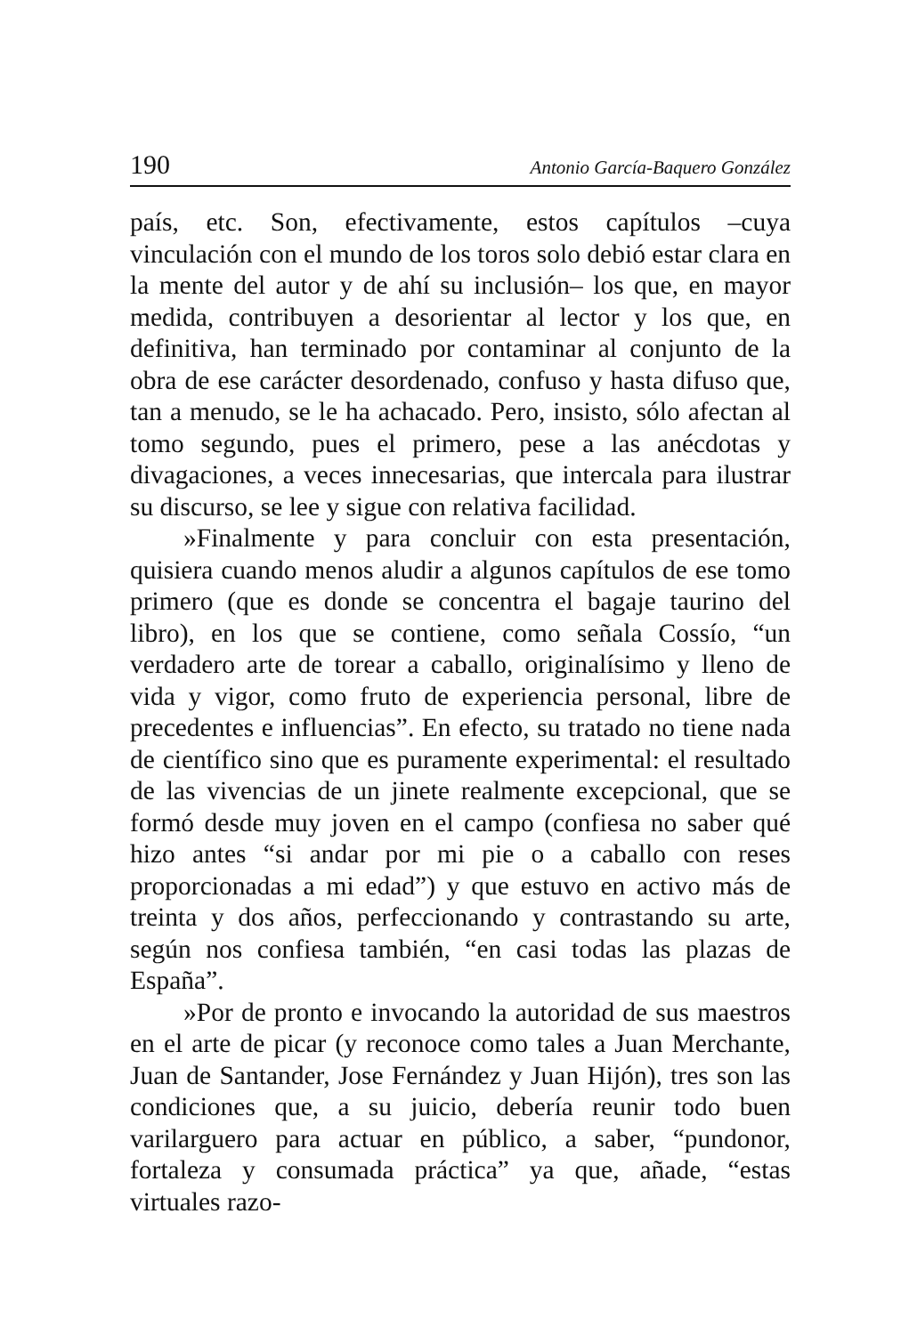190 Antonio García-Baquero González
país, etc. Son, efectivamente, estos capítulos –cuya vinculación con el mundo de los toros solo debió estar clara en la mente del autor y de ahí su inclusión– los que, en mayor medida, contribuyen a desorientar al lector y los que, en definitiva, han terminado por contaminar al conjunto de la obra de ese carácter desordenado, confuso y hasta difuso que, tan a menudo, se le ha achacado. Pero, insisto, sólo afectan al tomo segundo, pues el primero, pese a las anécdotas y divagaciones, a veces innecesarias, que intercala para ilustrar su discurso, se lee y sigue con relativa facilidad.
»Finalmente y para concluir con esta presentación, quisiera cuando menos aludir a algunos capítulos de ese tomo primero (que es donde se concentra el bagaje taurino del libro), en los que se contiene, como señala Cossío, “un verdadero arte de torear a caballo, originalísimo y lleno de vida y vigor, como fruto de experiencia personal, libre de precedentes e influencias”. En efecto, su tratado no tiene nada de científico sino que es puramente experimental: el resultado de las vivencias de un jinete realmente excepcional, que se formó desde muy joven en el campo (confiesa no saber qué hizo antes “si andar por mi pie o a caballo con reses proporcionadas a mi edad”) y que estuvo en activo más de treinta y dos años, perfeccionando y contrastando su arte, según nos confiesa también, “en casi todas las plazas de España”.
»Por de pronto e invocando la autoridad de sus maestros en el arte de picar (y reconoce como tales a Juan Merchante, Juan de Santander, Jose Fernández y Juan Hijón), tres son las condiciones que, a su juicio, debería reunir todo buen varilarguero para actuar en público, a saber, “pundonor, fortaleza y consumada práctica” ya que, añade, “estas virtuales razo-